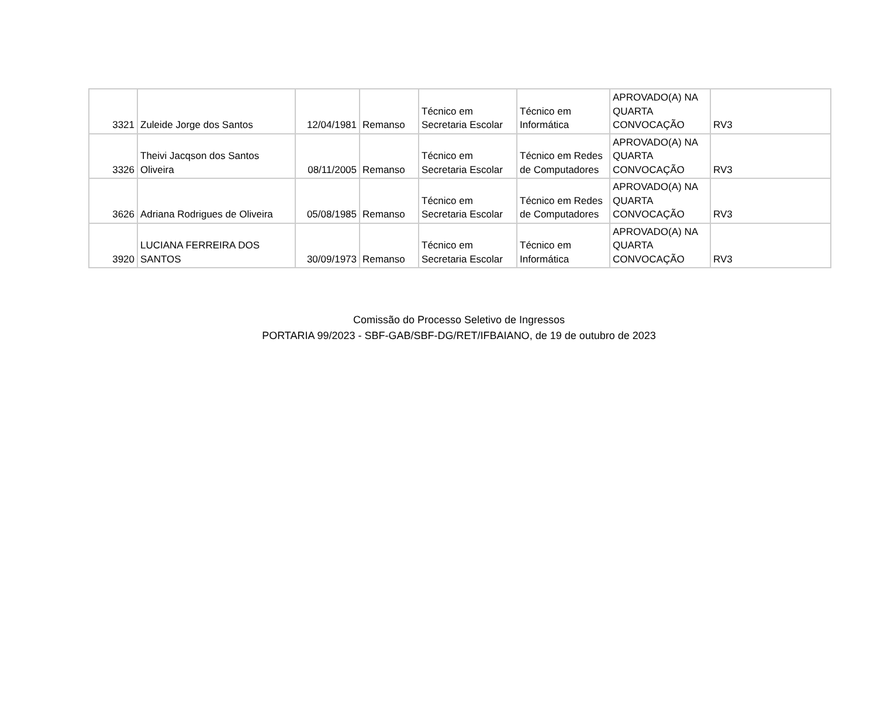| 3321 | Zuleide Jorge dos Santos | 12/04/1981 | Remanso | Técnico em Secretaria Escolar | Técnico em Informática | APROVADO(A) NA QUARTA CONVOCAÇÃO | RV3 |
| 3326 | Theivi Jacqson dos Santos Oliveira | 08/11/2005 | Remanso | Técnico em Secretaria Escolar | Técnico em Redes de Computadores | APROVADO(A) NA QUARTA CONVOCAÇÃO | RV3 |
| 3626 | Adriana Rodrigues de Oliveira | 05/08/1985 | Remanso | Técnico em Secretaria Escolar | Técnico em Redes de Computadores | APROVADO(A) NA QUARTA CONVOCAÇÃO | RV3 |
| 3920 | LUCIANA FERREIRA DOS SANTOS | 30/09/1973 | Remanso | Técnico em Secretaria Escolar | Técnico em Informática | APROVADO(A) NA QUARTA CONVOCAÇÃO | RV3 |
Comissão do Processo Seletivo de Ingressos
PORTARIA 99/2023 - SBF-GAB/SBF-DG/RET/IFBAIANO, de 19 de outubro de 2023